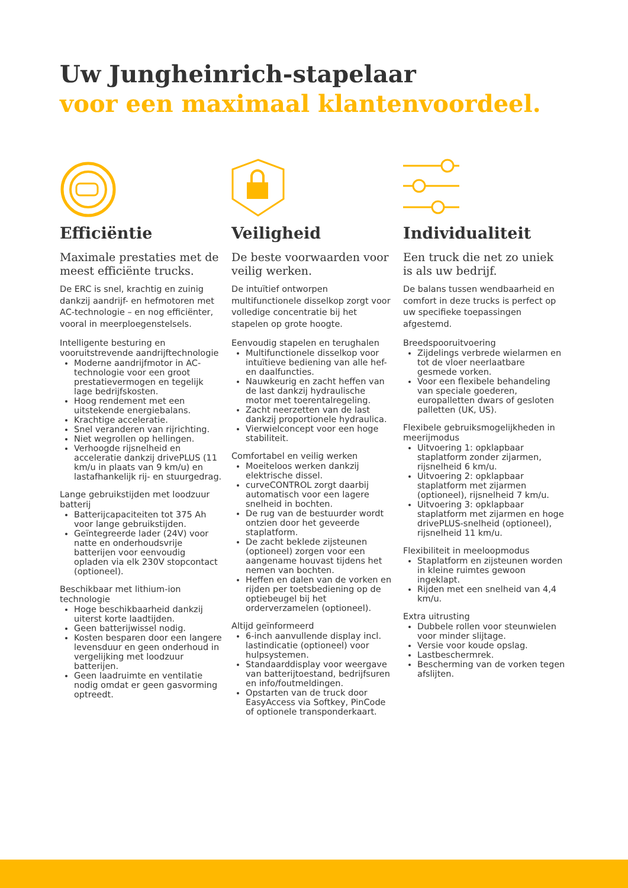Uw Jungheinrich-stapelaar
voor een maximaal klantenvoordeel.
Efficiëntie
Maximale prestaties met de meest efficiënte trucks.
De ERC is snel, krachtig en zuinig dankzij aandrijf- en hefmotoren met AC-technologie – en nog efficiënter, vooral in meerploegenstelsels.
Intelligente besturing en vooruitstrevende aandrijftechnologie
Moderne aandrijfmotor in AC-technologie voor een groot prestatievermogen en tegelijk lage bedrijfskosten.
Hoog rendement met een uitstekende energiebalans.
Krachtige acceleratie.
Snel veranderen van rijrichting.
Niet wegrollen op hellingen.
Verhoogde rijsnelheid en acceleratie dankzij drivePLUS (11 km/u in plaats van 9 km/u) en lastafhankelijk rij- en stuurgedrag.
Lange gebruikstijden met loodzuur batterij
Batterijcapaciteiten tot 375 Ah voor lange gebruikstijden.
Geïntegreerde lader (24V) voor natte en onderhoudsvrije batterijen voor eenvoudig opladen via elk 230V stopcontact (optioneel).
Beschikbaar met lithium-ion technologie
Hoge beschikbaarheid dankzij uiterst korte laadtijden.
Geen batterijwissel nodig.
Kosten besparen door een langere levensduur en geen onderhoud in vergelijking met loodzuur batterijen.
Geen laadruimte en ventilatie nodig omdat er geen gasvorming optreedt.
Veiligheid
De beste voorwaarden voor veilig werken.
De intuïtief ontworpen multifunctionele disselkop zorgt voor volledige concentratie bij het stapelen op grote hoogte.
Eenvoudig stapelen en terughalen
Multifunctionele disselkop voor intuïtieve bediening van alle hef- en daalfuncties.
Nauwkeurig en zacht heffen van de last dankzij hydraulische motor met toerentalregeling.
Zacht neerzetten van de last dankzij proportionele hydraulica.
Vierwielconcept voor een hoge stabiliteit.
Comfortabel en veilig werken
Moeiteloos werken dankzij elektrische dissel.
curveCONTROL zorgt daarbij automatisch voor een lagere snelheid in bochten.
De rug van de bestuurder wordt ontzien door het geveerde staplatform.
De zacht beklede zijsteunen (optioneel) zorgen voor een aangename houvast tijdens het nemen van bochten.
Heffen en dalen van de vorken en rijden per toetsbediening op de optiebeugel bij het orderverzamelen (optioneel).
Altijd geïnformeerd
6-inch aanvullende display incl. lastindicatie (optioneel) voor hulpsystemen.
Standaarddisplay voor weergave van batterijtoestand, bedrijfsuren en info/foutmeldingen.
Opstarten van de truck door EasyAccess via Softkey, PinCode of optionele transponderkaart.
Individualiteit
Een truck die net zo uniek is als uw bedrijf.
De balans tussen wendbaarheid en comfort in deze trucks is perfect op uw specifieke toepassingen afgestemd.
Breedspooruitvoering
Zijdelings verbrede wielarmen en tot de vloer neerlaatbare gesmede vorken.
Voor een flexibele behandeling van speciale goederen, europalletten dwars of gesloten palletten (UK, US).
Flexibele gebruiksmogelijkheden in meerijmodus
Uitvoering 1: opklapbaar staplatform zonder zijarmen, rijsnelheid 6 km/u.
Uitvoering 2: opklapbaar staplatform met zijarmen (optioneel), rijsnelheid 7 km/u.
Uitvoering 3: opklapbaar staplatform met zijarmen en hoge drivePLUS-snelheid (optioneel), rijsnelheid 11 km/u.
Flexibiliteit in meeloopmodus
Staplatform en zijsteunen worden in kleine ruimtes gewoon ingeklapt.
Rijden met een snelheid van 4,4 km/u.
Extra uitrusting
Dubbele rollen voor steunwielen voor minder slijtage.
Versie voor koude opslag.
Lastbeschermrek.
Bescherming van de vorken tegen afslijten.